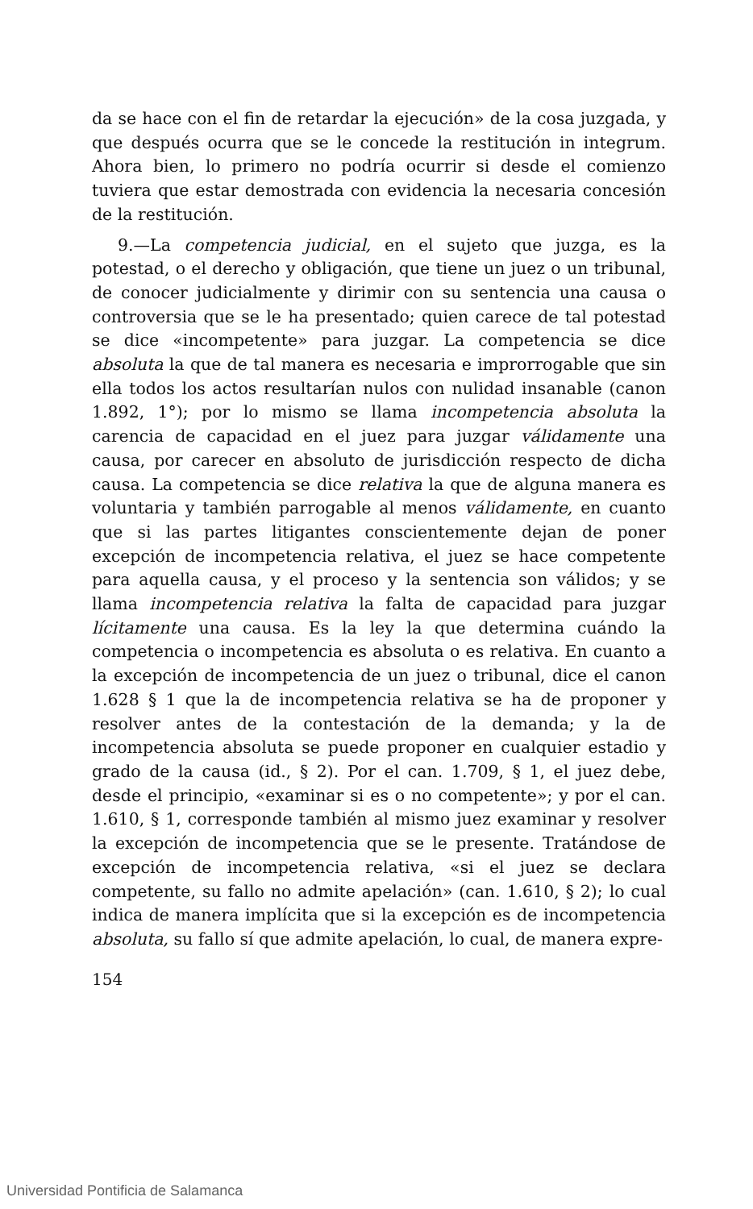da se hace con el fin de retardar la ejecución» de la cosa juzgada, y que después ocurra que se le concede la restitución in integrum. Ahora bien, lo primero no podría ocurrir si desde el comienzo tuviera que estar demostrada con evidencia la necesaria concesión de la restitución.
9.—La competencia judicial, en el sujeto que juzga, es la potestad, o el derecho y obligación, que tiene un juez o un tribunal, de conocer judicialmente y dirimir con su sentencia una causa o controversia que se le ha presentado; quien carece de tal potestad se dice «incompetente» para juzgar. La competencia se dice absoluta la que de tal manera es necesaria e improrrogable que sin ella todos los actos resultarían nulos con nulidad insanable (canon 1.892, 1°); por lo mismo se llama incompetencia absoluta la carencia de capacidad en el juez para juzgar válidamente una causa, por carecer en absoluto de jurisdicción respecto de dicha causa. La competencia se dice relativa la que de alguna manera es voluntaria y también parrogable al menos válidamente, en cuanto que si las partes litigantes conscientemente dejan de poner excepción de incompetencia relativa, el juez se hace competente para aquella causa, y el proceso y la sentencia son válidos; y se llama incompetencia relativa la falta de capacidad para juzgar lícitamente una causa. Es la ley la que determina cuándo la competencia o incompetencia es absoluta o es relativa. En cuanto a la excepción de incompetencia de un juez o tribunal, dice el canon 1.628 § 1 que la de incompetencia relativa se ha de proponer y resolver antes de la contestación de la demanda; y la de incompetencia absoluta se puede proponer en cualquier estadio y grado de la causa (id., § 2). Por el can. 1.709, § 1, el juez debe, desde el principio, «examinar si es o no competente»; y por el can. 1.610, § 1, corresponde también al mismo juez examinar y resolver la excepción de incompetencia que se le presente. Tratándose de excepción de incompetencia relativa, «si el juez se declara competente, su fallo no admite apelación» (can. 1.610, § 2); lo cual indica de manera implícita que si la excepción es de incompetencia absoluta, su fallo sí que admite apelación, lo cual, de manera expre-
154
Universidad Pontificia de Salamanca